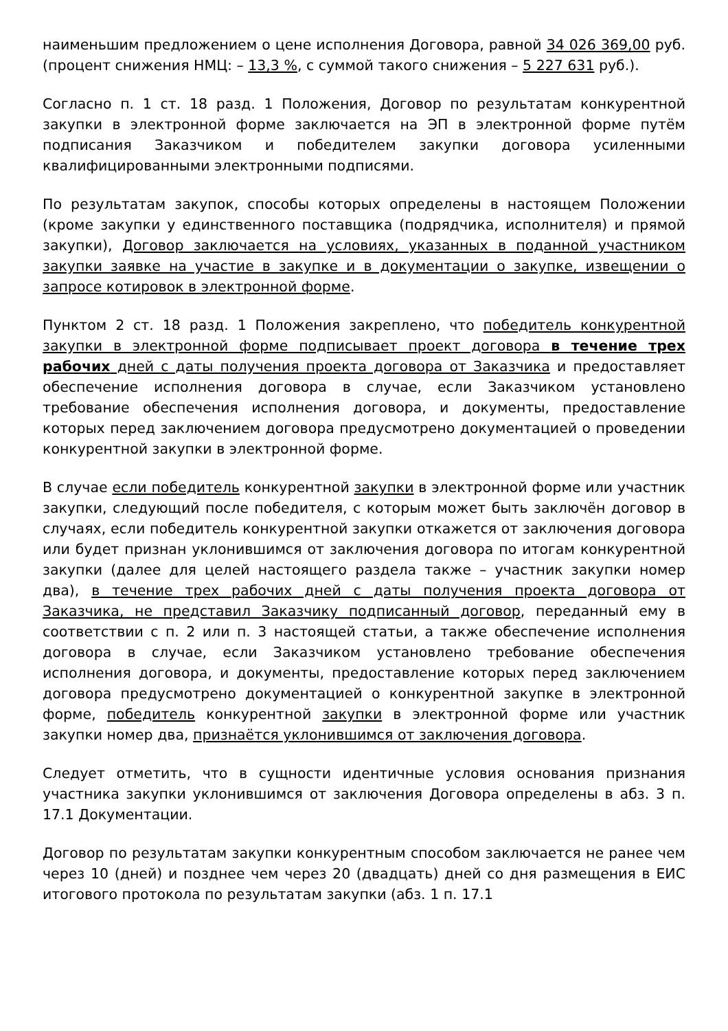наименьшим предложением о цене исполнения Договора, равной 34 026 369,00 руб. (процент снижения НМЦ: – 13,3 %, с суммой такого снижения – 5 227 631 руб.).
Согласно п. 1 ст. 18 разд. 1 Положения, Договор по результатам конкурентной закупки в электронной форме заключается на ЭП в электронной форме путём подписания Заказчиком и победителем закупки договора усиленными квалифицированными электронными подписями.
По результатам закупок, способы которых определены в настоящем Положении (кроме закупки у единственного поставщика (подрядчика, исполнителя) и прямой закупки), Договор заключается на условиях, указанных в поданной участником закупки заявке на участие в закупке и в документации о закупке, извещении о запросе котировок в электронной форме.
Пунктом 2 ст. 18 разд. 1 Положения закреплено, что победитель конкурентной закупки в электронной форме подписывает проект договора в течение трех рабочих дней с даты получения проекта договора от Заказчика и предоставляет обеспечение исполнения договора в случае, если Заказчиком установлено требование обеспечения исполнения договора, и документы, предоставление которых перед заключением договора предусмотрено документацией о проведении конкурентной закупки в электронной форме.
В случае если победитель конкурентной закупки в электронной форме или участник закупки, следующий после победителя, с которым может быть заключён договор в случаях, если победитель конкурентной закупки откажется от заключения договора или будет признан уклонившимся от заключения договора по итогам конкурентной закупки (далее для целей настоящего раздела также – участник закупки номер два), в течение трех рабочих дней с даты получения проекта договора от Заказчика, не представил Заказчику подписанный договор, переданный ему в соответствии с п. 2 или п. 3 настоящей статьи, а также обеспечение исполнения договора в случае, если Заказчиком установлено требование обеспечения исполнения договора, и документы, предоставление которых перед заключением договора предусмотрено документацией о конкурентной закупке в электронной форме, победитель конкурентной закупки в электронной форме или участник закупки номер два, признаётся уклонившимся от заключения договора.
Следует отметить, что в сущности идентичные условия основания признания участника закупки уклонившимся от заключения Договора определены в абз. 3 п. 17.1 Документации.
Договор по результатам закупки конкурентным способом заключается не ранее чем через 10 (дней) и позднее чем через 20 (двадцать) дней со дня размещения в ЕИС итогового протокола по результатам закупки (абз. 1 п. 17.1